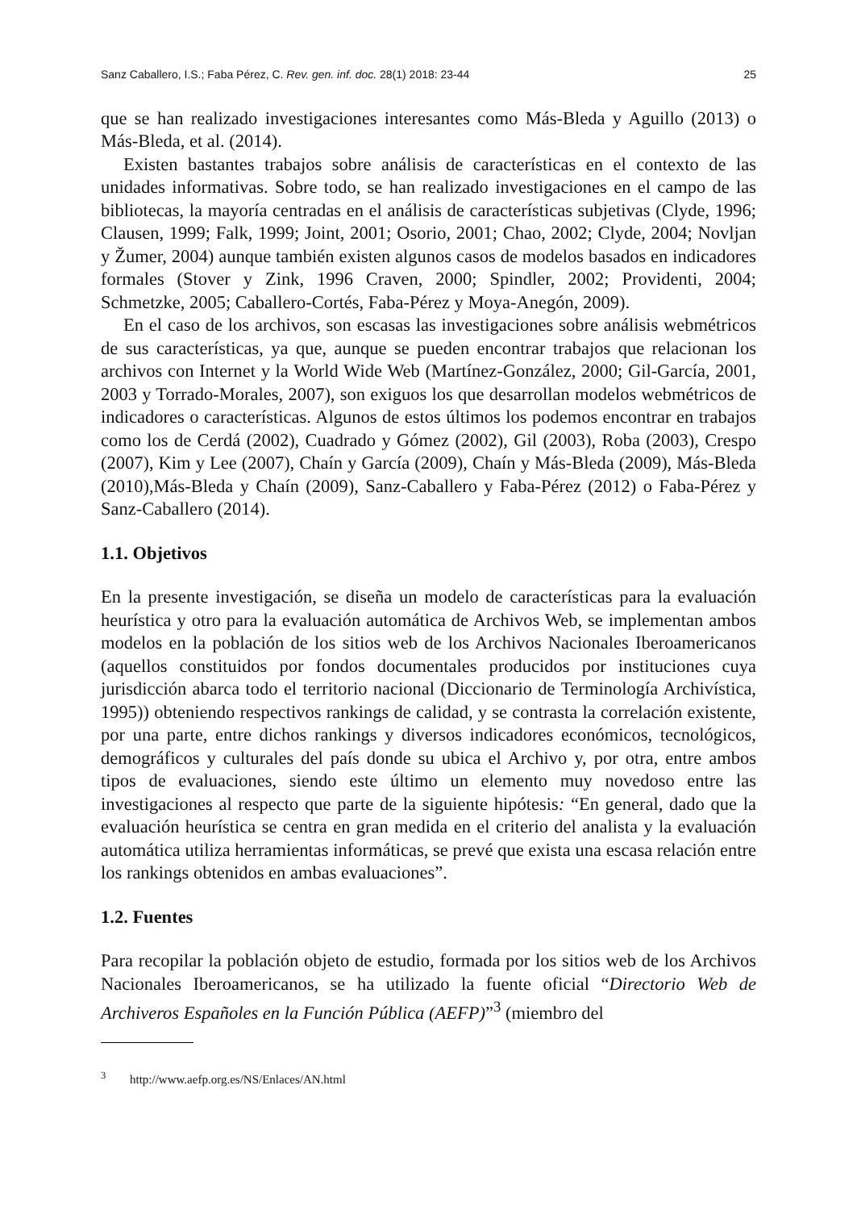Sanz Caballero, I.S.; Faba Pérez, C. Rev. gen. inf. doc. 28(1) 2018: 23-44 25
que se han realizado investigaciones interesantes como Más-Bleda y Aguillo (2013) o Más-Bleda, et al. (2014).
Existen bastantes trabajos sobre análisis de características en el contexto de las unidades informativas. Sobre todo, se han realizado investigaciones en el campo de las bibliotecas, la mayoría centradas en el análisis de características subjetivas (Clyde, 1996; Clausen, 1999; Falk, 1999; Joint, 2001; Osorio, 2001; Chao, 2002; Clyde, 2004; Novljan y Žumer, 2004) aunque también existen algunos casos de modelos basados en indicadores formales (Stover y Zink, 1996 Craven, 2000; Spindler, 2002; Providenti, 2004; Schmetzke, 2005; Caballero-Cortés, Faba-Pérez y Moya-Anegón, 2009).
En el caso de los archivos, son escasas las investigaciones sobre análisis webmétricos de sus características, ya que, aunque se pueden encontrar trabajos que relacionan los archivos con Internet y la World Wide Web (Martínez-González, 2000; Gil-García, 2001, 2003 y Torrado-Morales, 2007), son exiguos los que desarrollan modelos webmétricos de indicadores o características. Algunos de estos últimos los podemos encontrar en trabajos como los de Cerdá (2002), Cuadrado y Gómez (2002), Gil (2003), Roba (2003), Crespo (2007), Kim y Lee (2007), Chaín y García (2009), Chaín y Más-Bleda (2009), Más-Bleda (2010),Más-Bleda y Chaín (2009), Sanz-Caballero y Faba-Pérez (2012) o Faba-Pérez y Sanz-Caballero (2014).
1.1. Objetivos
En la presente investigación, se diseña un modelo de características para la evaluación heurística y otro para la evaluación automática de Archivos Web, se implementan ambos modelos en la población de los sitios web de los Archivos Nacionales Iberoamericanos (aquellos constituidos por fondos documentales producidos por instituciones cuya jurisdicción abarca todo el territorio nacional (Diccionario de Terminología Archivística, 1995)) obteniendo respectivos rankings de calidad, y se contrasta la correlación existente, por una parte, entre dichos rankings y diversos indicadores económicos, tecnológicos, demográficos y culturales del país donde su ubica el Archivo y, por otra, entre ambos tipos de evaluaciones, siendo este último un elemento muy novedoso entre las investigaciones al respecto que parte de la siguiente hipótesis: “En general, dado que la evaluación heurística se centra en gran medida en el criterio del analista y la evaluación automática utiliza herramientas informáticas, se prevé que exista una escasa relación entre los rankings obtenidos en ambas evaluaciones”.
1.2. Fuentes
Para recopilar la población objeto de estudio, formada por los sitios web de los Archivos Nacionales Iberoamericanos, se ha utilizado la fuente oficial “Directorio Web de Archiveros Españoles en la Función Pública (AEFP)”<sup>3</sup> (miembro del
<sup>3</sup> http://www.aefp.org.es/NS/Enlaces/AN.html